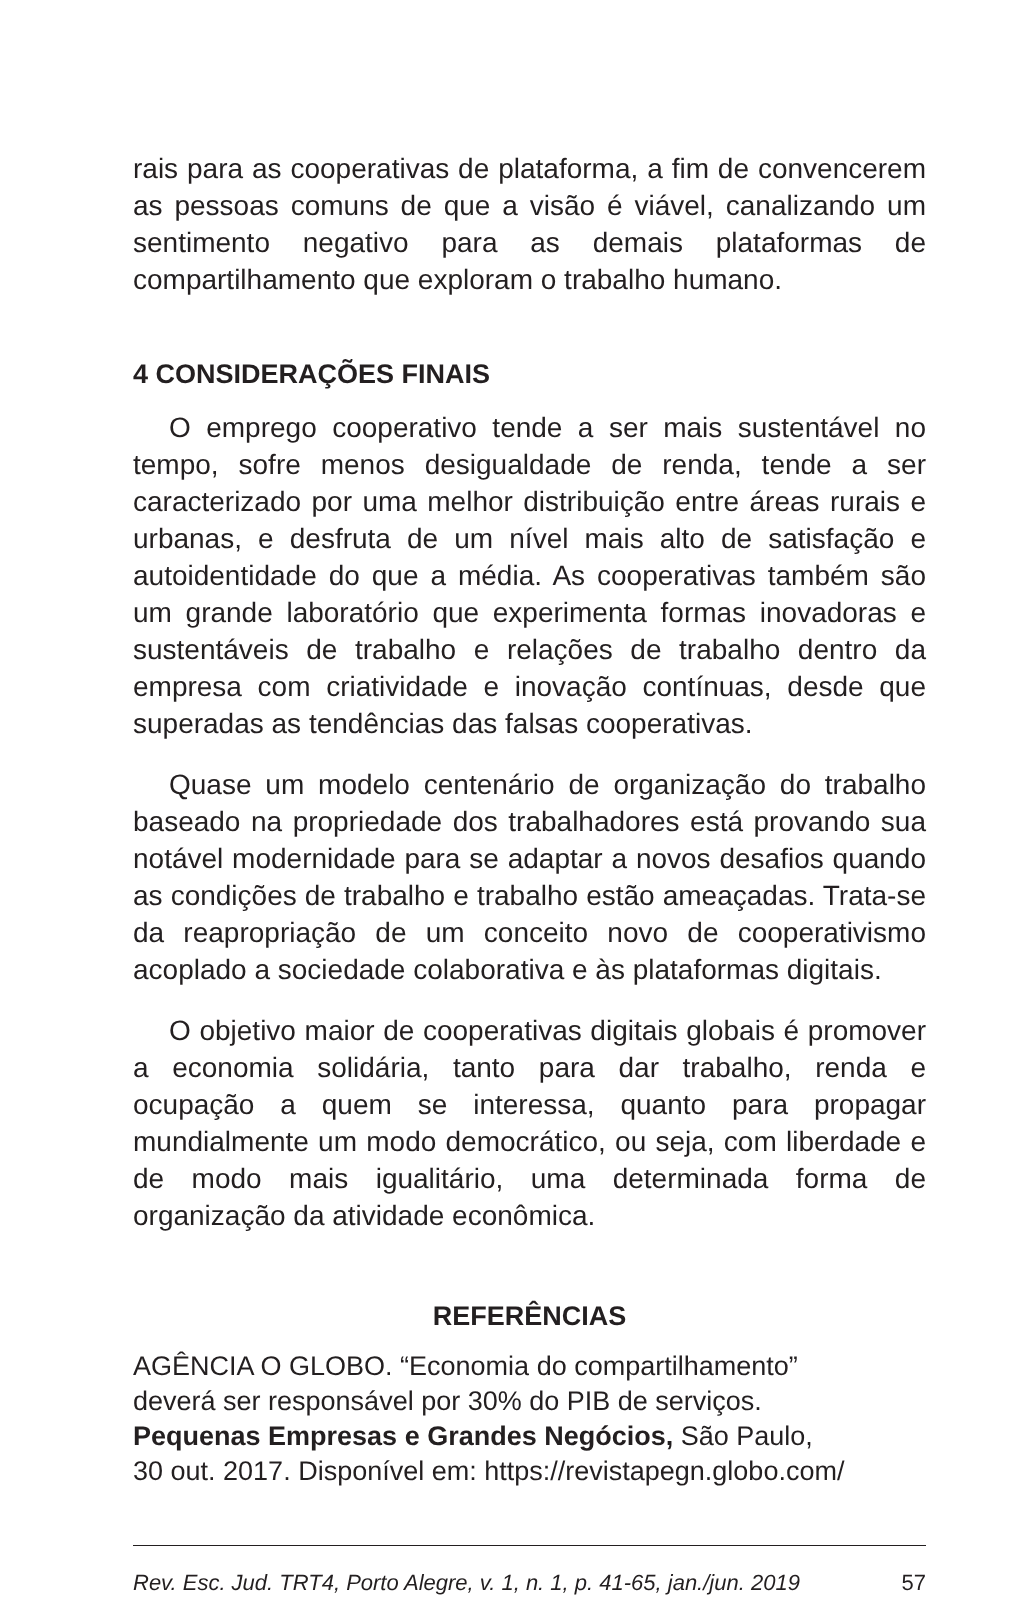rais para as cooperativas de plataforma, a fim de convencerem as pessoas comuns de que a visão é viável, canalizando um sentimento negativo para as demais plataformas de compartilhamento que exploram o trabalho humano.
4 CONSIDERAÇÕES FINAIS
O emprego cooperativo tende a ser mais sustentável no tempo, sofre menos desigualdade de renda, tende a ser caracterizado por uma melhor distribuição entre áreas rurais e urbanas, e desfruta de um nível mais alto de satisfação e autoidentidade do que a média. As cooperativas também são um grande laboratório que experimenta formas inovadoras e sustentáveis de trabalho e relações de trabalho dentro da empresa com criatividade e inovação contínuas, desde que superadas as tendências das falsas cooperativas.
Quase um modelo centenário de organização do trabalho baseado na propriedade dos trabalhadores está provando sua notável modernidade para se adaptar a novos desafios quando as condições de trabalho e trabalho estão ameaçadas. Trata-se da reapropriação de um conceito novo de cooperativismo acoplado a sociedade colaborativa e às plataformas digitais.
O objetivo maior de cooperativas digitais globais é promover a economia solidária, tanto para dar trabalho, renda e ocupação a quem se interessa, quanto para propagar mundialmente um modo democrático, ou seja, com liberdade e de modo mais igualitário, uma determinada forma de organização da atividade econômica.
REFERÊNCIAS
AGÊNCIA O GLOBO. “Economia do compartilhamento”
deverá ser responsável por 30% do PIB de serviços.
Pequenas Empresas e Grandes Negócios, São Paulo,
30 out. 2017. Disponível em: https://revistapegn.globo.com/
Rev. Esc. Jud. TRT4, Porto Alegre, v. 1, n. 1, p. 41-65, jan./jun. 2019 57